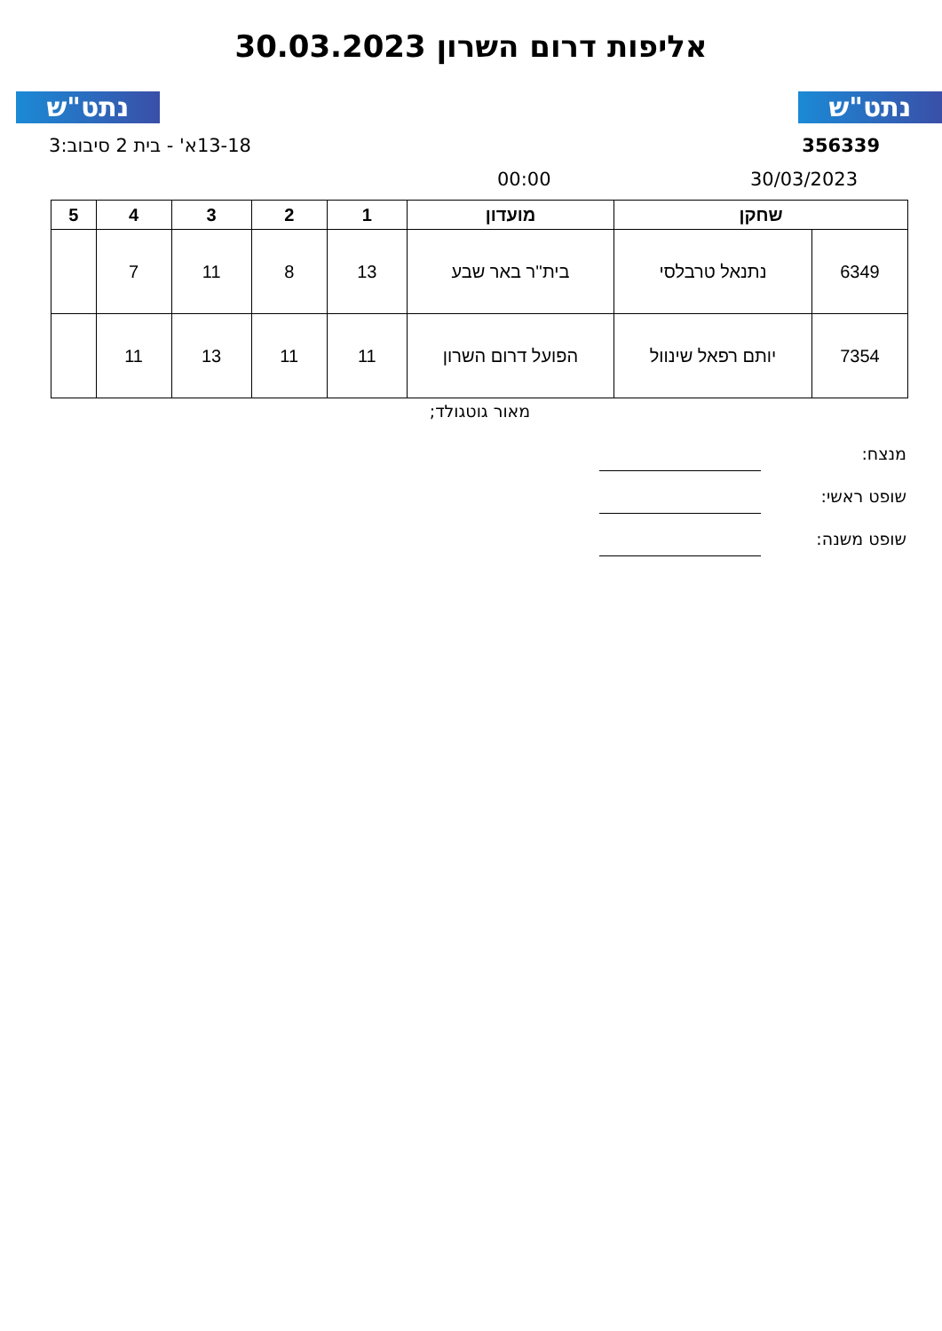נתט"ש נתט"ש
אליפות דרום השרון 30.03.2023
356339 13-18א' - בית 2 סיבוב:3
30/03/2023 00:00
| שחקן | | מועדון | 1 | 2 | 3 | 4 | 5 |
| --- | --- | --- | --- | --- | --- | --- | --- |
| 6349 | נתנאל טרבלסי | בית''ר באר שבע | 13 | 8 | 11 | 7 | |
| 7354 | יותם רפאל שינוול | הפועל דרום השרון | 11 | 11 | 13 | 11 | |
מאור גוטגולד;
מנצח:
שופט ראשי:
שופט משנה: